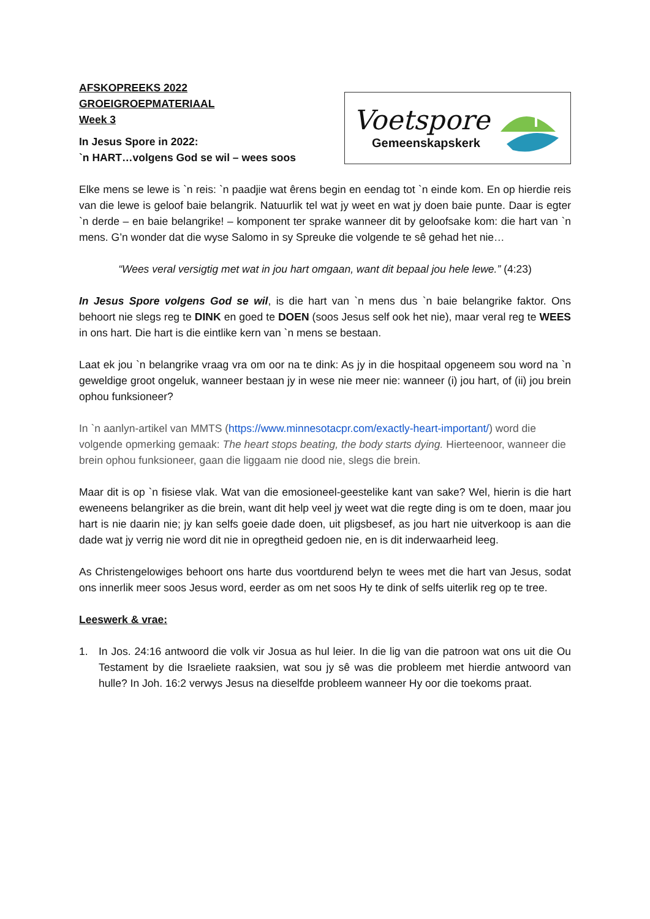AFSKOPREEKS 2022
GROEIGROEPMATERIAAL
Week 3
In Jesus Spore in 2022:
`n HART…volgens God se wil – wees soos
Voetspore
Gemeenskapskerk
Elke mens se lewe is `n reis: `n paadjie wat êrens begin en eendag tot `n einde kom. En op hierdie reis van die lewe is geloof baie belangrik. Natuurlik tel wat jy weet en wat jy doen baie punte. Daar is egter `n derde – en baie belangrike! – komponent ter sprake wanneer dit by geloofsake kom: die hart van `n mens. G’n wonder dat die wyse Salomo in sy Spreuke die volgende te sê gehad het nie…
“Wees veral versigtig met wat in jou hart omgaan, want dit bepaal jou hele lewe.” (4:23)
In Jesus Spore volgens God se wil, is die hart van `n mens dus `n baie belangrike faktor. Ons behoort nie slegs reg te DINK en goed te DOEN (soos Jesus self ook het nie), maar veral reg te WEES in ons hart. Die hart is die eintlike kern van `n mens se bestaan.
Laat ek jou `n belangrike vraag vra om oor na te dink: As jy in die hospitaal opgeneem sou word na `n geweldige groot ongeluk, wanneer bestaan jy in wese nie meer nie: wanneer (i) jou hart, of (ii) jou brein ophou funksioneer?
In `n aanlyn-artikel van MMTS (https://www.minnesotacpr.com/exactly-heart-important/) word die volgende opmerking gemaak: The heart stops beating, the body starts dying. Hierteenoor, wanneer die brein ophou funksioneer, gaan die liggaam nie dood nie, slegs die brein.
Maar dit is op `n fisiese vlak. Wat van die emosioneel-geestelike kant van sake? Wel, hierin is die hart eweneens belangriker as die brein, want dit help veel jy weet wat die regte ding is om te doen, maar jou hart is nie daarin nie; jy kan selfs goeie dade doen, uit pligsbesef, as jou hart nie uitverkoop is aan die dade wat jy verrig nie word dit nie in opregtheid gedoen nie, en is dit inderwaarheid leeg.
As Christengelowiges behoort ons harte dus voortdurend belyn te wees met die hart van Jesus, sodat ons innerlik meer soos Jesus word, eerder as om net soos Hy te dink of selfs uiterlik reg op te tree.
Leeswerk & vrae:
1. In Jos. 24:16 antwoord die volk vir Josua as hul leier. In die lig van die patroon wat ons uit die Ou Testament by die Israeliete raaksien, wat sou jy sê was die probleem met hierdie antwoord van hulle? In Joh. 16:2 verwys Jesus na dieselfde probleem wanneer Hy oor die toekoms praat.